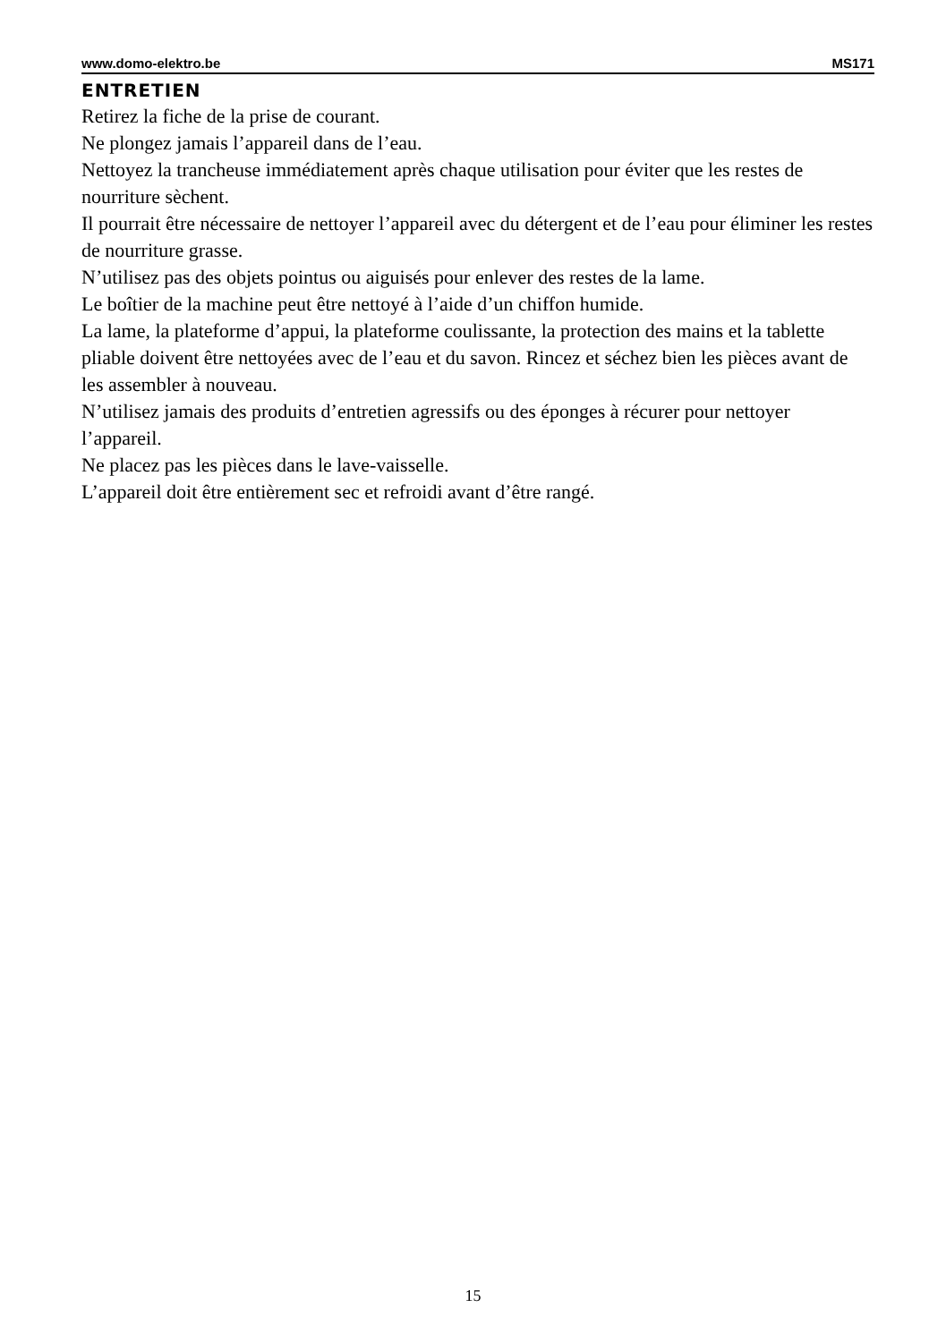www.domo-elektro.be MS171
ENTRETIEN
Retirez la fiche de la prise de courant.
Ne plongez jamais l’appareil dans de l’eau.
Nettoyez la trancheuse immédiatement après chaque utilisation pour éviter que les restes de nourriture sèchent.
Il pourrait être nécessaire de nettoyer l’appareil avec du détergent et de l’eau pour éliminer les restes de nourriture grasse.
N’utilisez pas des objets pointus ou aiguisés pour enlever des restes de la lame.
Le boîtier de la machine peut être nettoyé à l’aide d’un chiffon humide.
La lame, la plateforme d’appui, la plateforme coulissante, la protection des mains et la tablette pliable doivent être nettoyées avec de l’eau et du savon. Rincez et séchez bien les pièces avant de les assembler à nouveau.
N’utilisez jamais des produits d’entretien agressifs ou des éponges à récurer pour nettoyer l’appareil.
Ne placez pas les pièces dans le lave-vaisselle.
L’appareil doit être entièrement sec et refroidi avant d’être rangé.
15